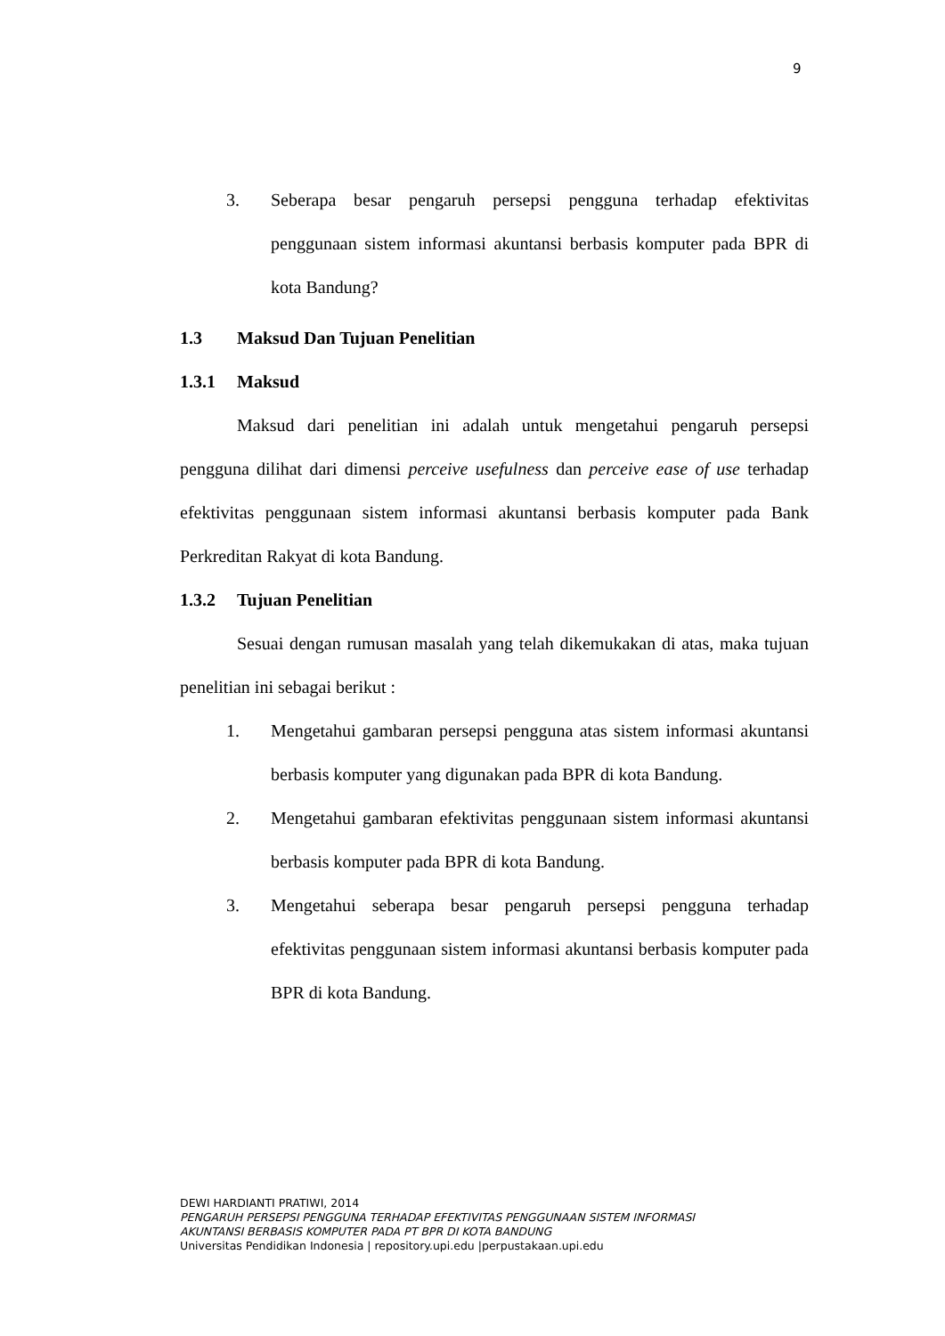9
3. Seberapa besar pengaruh persepsi pengguna terhadap efektivitas penggunaan sistem informasi akuntansi berbasis komputer pada BPR di kota Bandung?
1.3 Maksud Dan Tujuan Penelitian
1.3.1 Maksud
Maksud dari penelitian ini adalah untuk mengetahui pengaruh persepsi pengguna dilihat dari dimensi perceive usefulness dan perceive ease of use terhadap efektivitas penggunaan sistem informasi akuntansi berbasis komputer pada Bank Perkreditan Rakyat di kota Bandung.
1.3.2 Tujuan Penelitian
Sesuai dengan rumusan masalah yang telah dikemukakan di atas, maka tujuan penelitian ini sebagai berikut :
1. Mengetahui gambaran persepsi pengguna atas sistem informasi akuntansi berbasis komputer yang digunakan pada BPR di kota Bandung.
2. Mengetahui gambaran efektivitas penggunaan sistem informasi akuntansi berbasis komputer pada BPR di kota Bandung.
3. Mengetahui seberapa besar pengaruh persepsi pengguna terhadap efektivitas penggunaan sistem informasi akuntansi berbasis komputer pada BPR di kota Bandung.
DEWI HARDIANTI PRATIWI, 2014
PENGARUH PERSEPSI PENGGUNA TERHADAP EFEKTIVITAS PENGGUNAAN SISTEM INFORMASI
AKUNTANSI BERBASIS KOMPUTER PADA PT BPR DI KOTA BANDUNG
Universitas Pendidikan Indonesia | repository.upi.edu |perpustakaan.upi.edu